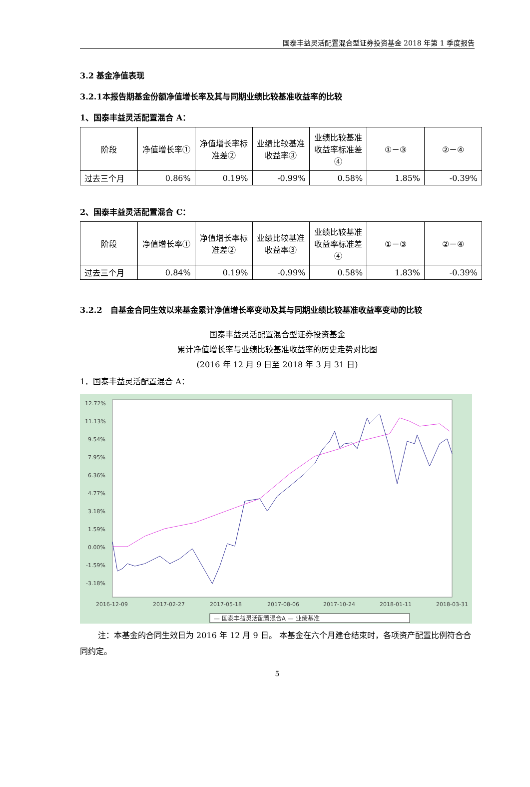国泰丰益灵活配置混合型证券投资基金 2018 年第 1 季度报告
3.2 基金净值表现
3.2.1本报告期基金份额净值增长率及其与同期业绩比较基准收益率的比较
1、国泰丰益灵活配置混合 A：
| 阶段 | 净值增长率① | 净值增长率标准差② | 业绩比较基准收益率③ | 业绩比较基准收益率标准差④ | ①－③ | ②－④ |
| --- | --- | --- | --- | --- | --- | --- |
| 过去三个月 | 0.86% | 0.19% | -0.99% | 0.58% | 1.85% | -0.39% |
2、国泰丰益灵活配置混合 C：
| 阶段 | 净值增长率① | 净值增长率标准差② | 业绩比较基准收益率③ | 业绩比较基准收益率标准差④ | ①－③ | ②－④ |
| --- | --- | --- | --- | --- | --- | --- |
| 过去三个月 | 0.84% | 0.19% | -0.99% | 0.58% | 1.83% | -0.39% |
3.2.2　自基金合同生效以来基金累计净值增长率变动及其与同期业绩比较基准收益率变动的比较
国泰丰益灵活配置混合型证券投资基金
累计净值增长率与业绩比较基准收益率的历史走势对比图
(2016 年 12 月 9 日至 2018 年 3 月 31 日)
1．国泰丰益灵活配置混合 A：
12.72%
11.13%
9.54%
7.95%
6.36%
4.77%
3.18%
1.59%
0.00%
-1.59%
-3.18%
2016-12-09
2017-02-27
2017-05-18
2017-08-06
2017-10-24
2018-01-11
2018-03-31
— 国泰丰益灵活配置混合A — 业绩基准
注：本基金的合同生效日为 2016 年 12 月 9 日。 本基金在六个月建仓结束时，各项资产配置比例符合合同约定。
5